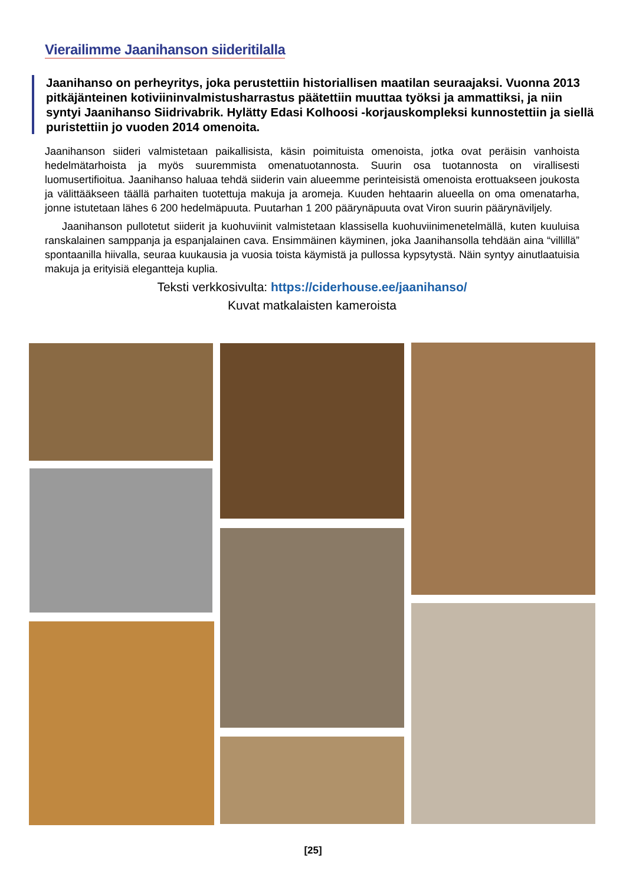Vierailimme Jaanihanson siideritilalla
Jaanihanso on perheyritys, joka perustettiin historiallisen maatilan seuraajaksi. Vuonna 2013 pitkäjänteinen kotiviininvalmistusharrastus päätettiin muuttaa työksi ja ammattiksi, ja niin syntyi Jaanihanso Siidrivabrik. Hylätty Edasi Kolhoosi -korjauskompleksi kunnostettiin ja siellä puristettiin jo vuoden 2014 omenoita.
Jaanihanson siideri valmistetaan paikallisista, käsin poimituista omenoista, jotka ovat peräisin vanhoista hedelmätarhoista ja myös suuremmista omenatuotannosta. Suurin osa tuotannosta on virallisesti luomusertifioitua. Jaanihanso haluaa tehdä siiderin vain alueemme perinteisistä omenoista erottuakseen joukosta ja välittääkseen täällä parhaiten tuotettuja makuja ja aromeja. Kuuden hehtaarin alueella on oma omenatarha, jonne istutetaan lähes 6 200 hedelmäpuuta. Puutarhan 1 200 päärynäpuuta ovat Viron suurin päärynäviljely.
Jaanihanson pullotetut siiderit ja kuohuviinit valmistetaan klassisella kuohuviinimenetelmällä, kuten kuuluisa ranskalainen samppanja ja espanjalainen cava. Ensimmäinen käyminen, joka Jaanihansolla tehdään aina “villillä” spontaanilla hiivalla, seuraa kuukausia ja vuosia toista käymistä ja pullossa kypsytystä. Näin syntyy ainutlaatuisia makuja ja erityisiä elegantteja kuplia.
Teksti verkkosivulta: https://ciderhouse.ee/jaanihanso/
Kuvat matkalaisten kameroista
[25]